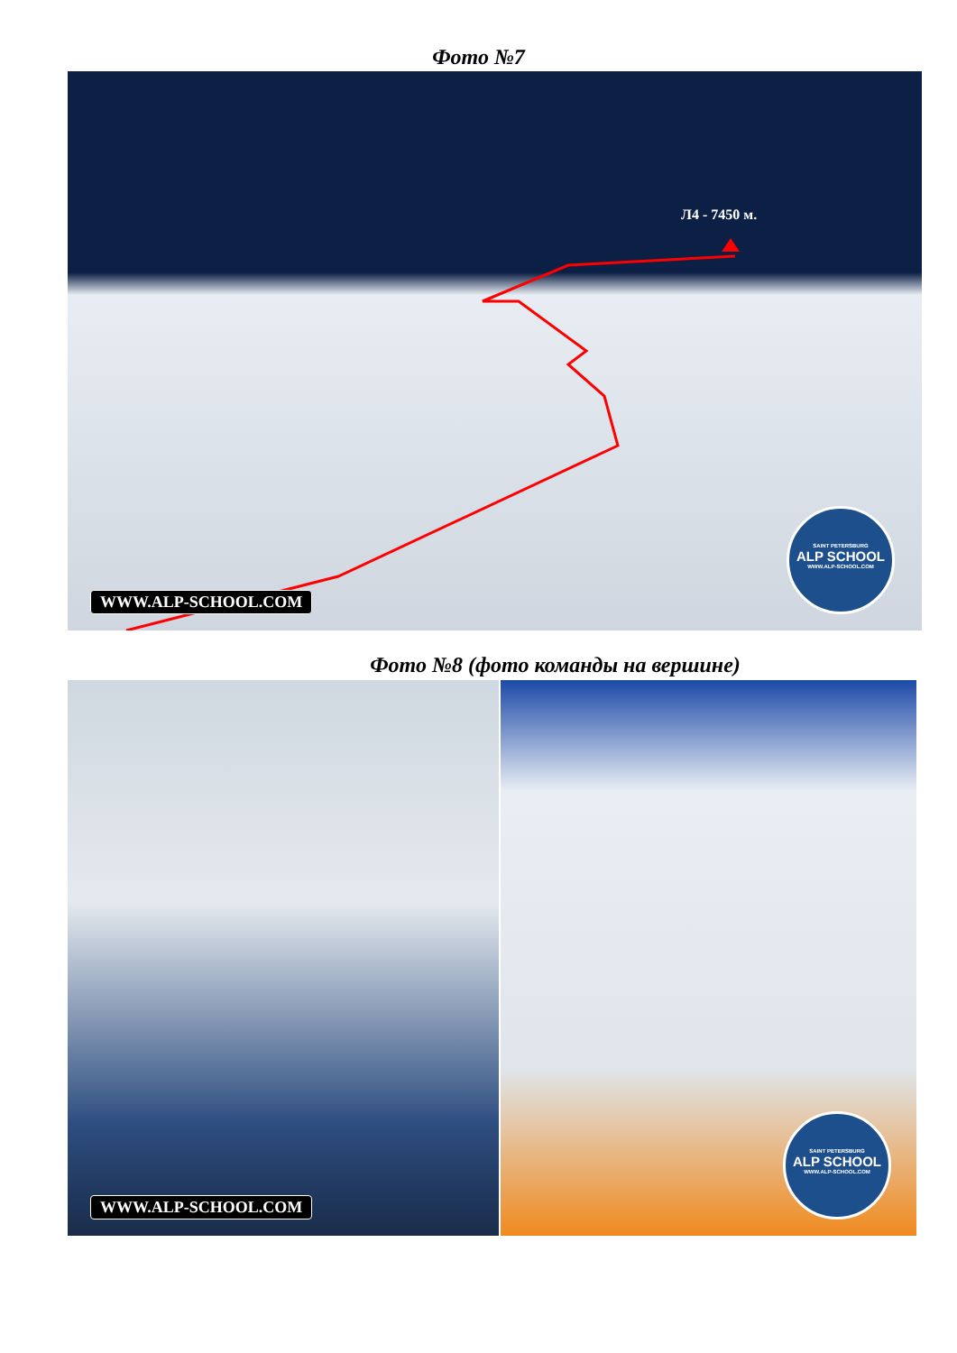Фото №7
Л4 - 7450 м.
WWW.ALP-SCHOOL.COM
SAINT PETERSBURG
ALP SCHOOL
WWW.ALP-SCHOOL.COM
Фото №8 (фото команды на вершине)
WWW.ALP-SCHOOL.COM
SAINT PETERSBURG
ALP SCHOOL
WWW.ALP-SCHOOL.COM